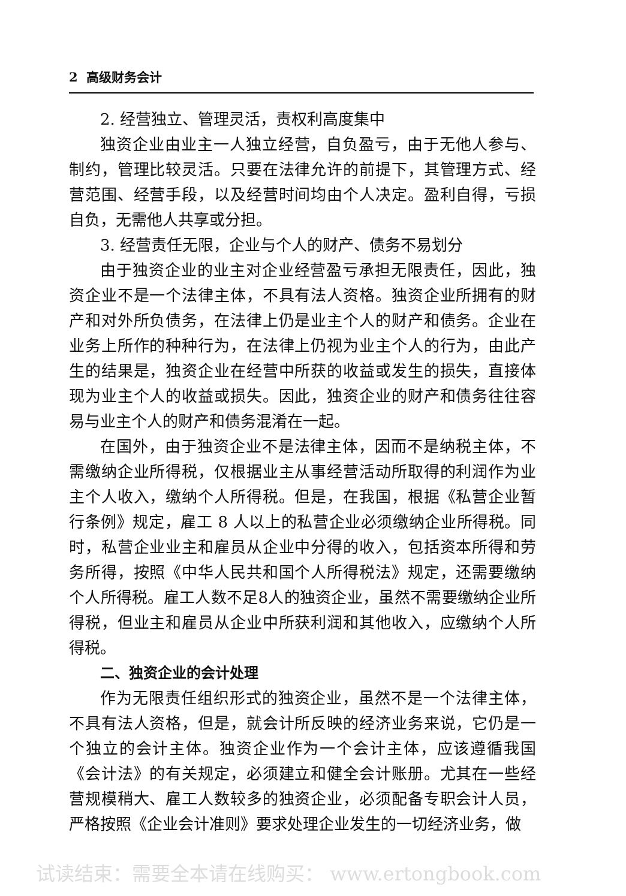2 高级财务会计
2. 经营独立、管理灵活，责权利高度集中
独资企业由业主一人独立经营，自负盈亏，由于无他人参与、制约，管理比较灵活。只要在法律允许的前提下，其管理方式、经营范围、经营手段，以及经营时间均由个人决定。盈利自得，亏损自负，无需他人共享或分担。
3. 经营责任无限，企业与个人的财产、债务不易划分
由于独资企业的业主对企业经营盈亏承担无限责任，因此，独资企业不是一个法律主体，不具有法人资格。独资企业所拥有的财产和对外所负债务，在法律上仍是业主个人的财产和债务。企业在业务上所作的种种行为，在法律上仍视为业主个人的行为，由此产生的结果是，独资企业在经营中所获的收益或发生的损失，直接体现为业主个人的收益或损失。因此，独资企业的财产和债务往往容易与业主个人的财产和债务混淆在一起。
在国外，由于独资企业不是法律主体，因而不是纳税主体，不需缴纳企业所得税，仅根据业主从事经营活动所取得的利润作为业主个人收入，缴纳个人所得税。但是，在我国，根据《私营企业暂行条例》规定，雇工 8 人以上的私营企业必须缴纳企业所得税。同时，私营企业业主和雇员从企业中分得的收入，包括资本所得和劳务所得，按照《中华人民共和国个人所得税法》规定，还需要缴纳个人所得税。雇工人数不足8人的独资企业，虽然不需要缴纳企业所得税，但业主和雇员从企业中所获利润和其他收入，应缴纳个人所得税。
二、独资企业的会计处理
作为无限责任组织形式的独资企业，虽然不是一个法律主体，不具有法人资格，但是，就会计所反映的经济业务来说，它仍是一个独立的会计主体。独资企业作为一个会计主体，应该遵循我国《会计法》的有关规定，必须建立和健全会计账册。尤其在一些经营规模稍大、雇工人数较多的独资企业，必须配备专职会计人员，严格按照《企业会计准则》要求处理企业发生的一切经济业务，做
试读结束：需要全本请在线购买： www.ertongbook.com